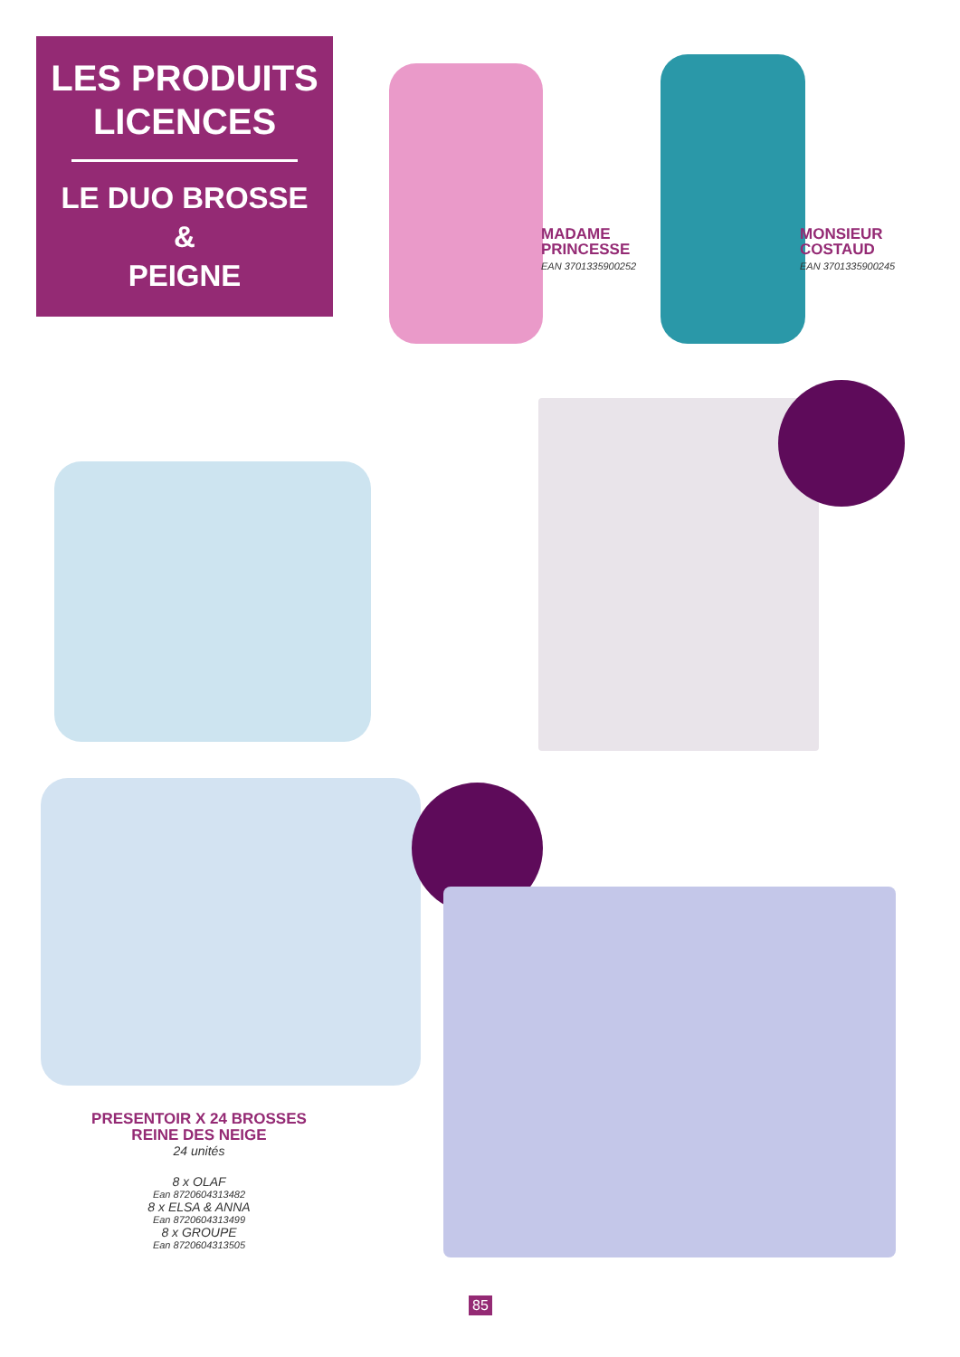LES PRODUITS
LICENCES
LE DUO BROSSE
&
PEIGNE
MADAME
PRINCESSE
EAN 3701335900252
MONSIEUR
COSTAUD
EAN 3701335900245
PRESENTOIR X 24 BROSSES
REINE DES NEIGE
24 unités
8 x OLAF
Ean 8720604313482
8 x ELSA & ANNA
Ean 8720604313499
8 x GROUPE
Ean 8720604313505
85